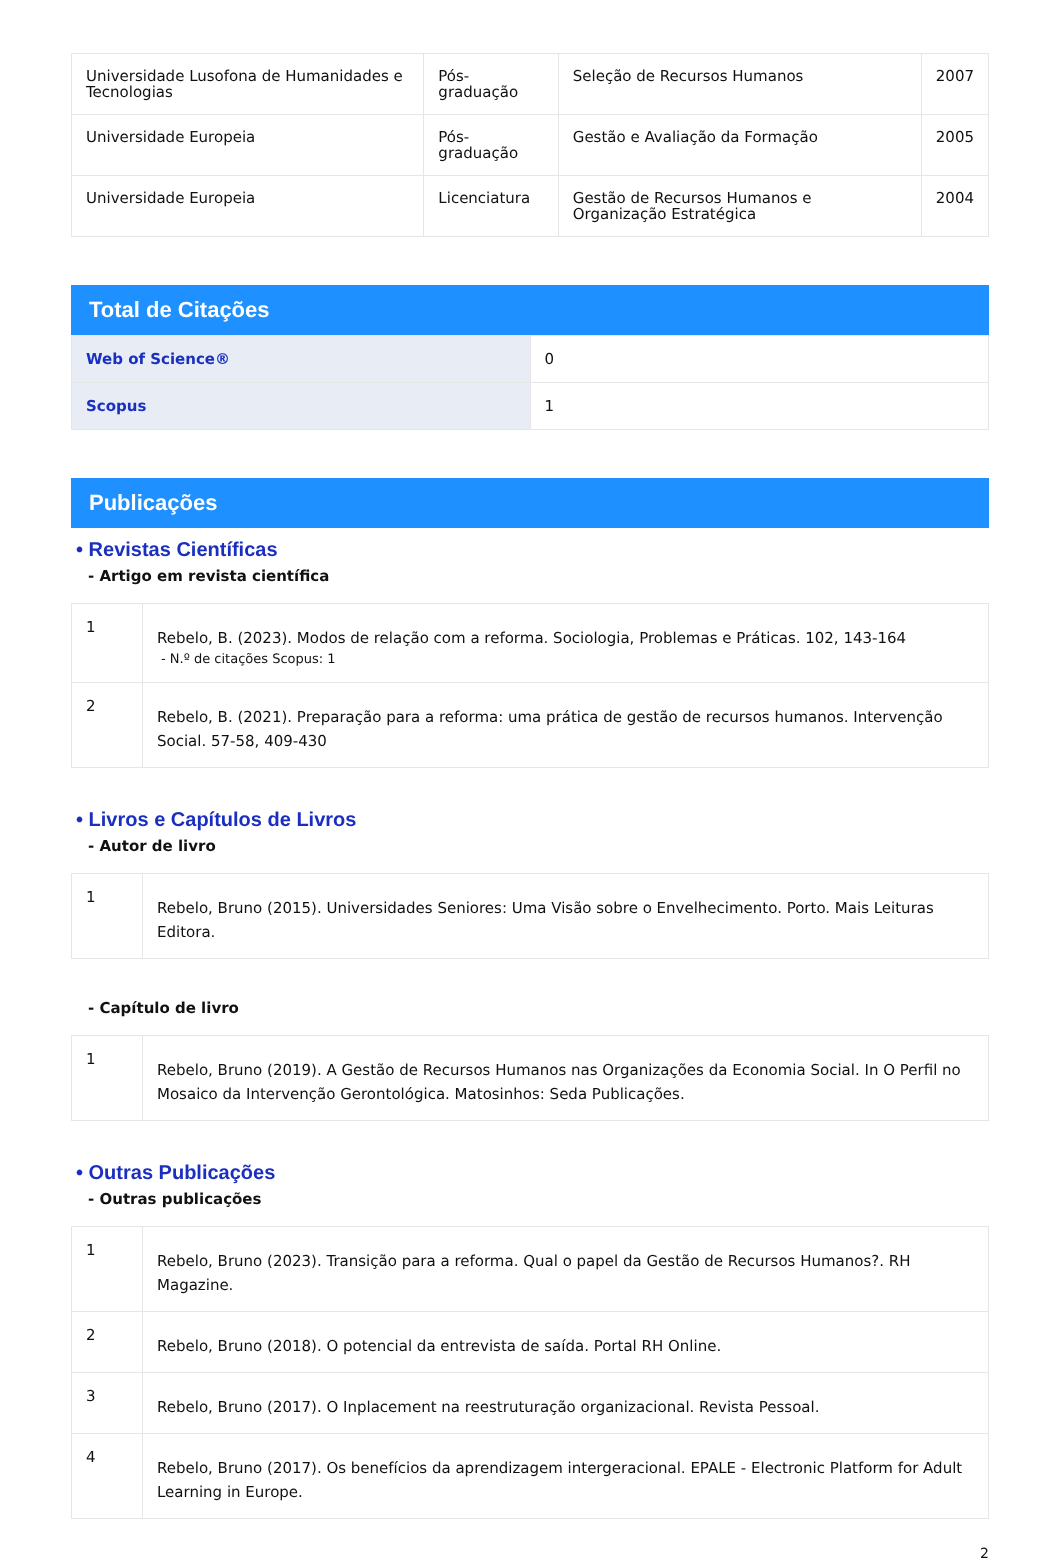| Universidade Lusofona de Humanidades e Tecnologias | Pós-graduação | Seleção de Recursos Humanos | 2007 |
| Universidade Europeia | Pós-graduação | Gestão e Avaliação da Formação | 2005 |
| Universidade Europeia | Licenciatura | Gestão de Recursos Humanos e Organização Estratégica | 2004 |
Total de Citações
| Web of Science® | 0 |
| Scopus | 1 |
Publicações
• Revistas Científicas
- Artigo em revista científica
| 1 | Rebelo, B. (2023). Modos de relação com a reforma. Sociologia, Problemas e Práticas. 102, 143-164 - N.º de citações Scopus: 1 |
| 2 | Rebelo, B. (2021). Preparação para a reforma: uma prática de gestão de recursos humanos. Intervenção Social. 57-58, 409-430 |
• Livros e Capítulos de Livros
- Autor de livro
| 1 | Rebelo, Bruno (2015). Universidades Seniores: Uma Visão sobre o Envelhecimento. Porto. Mais Leituras Editora. |
- Capítulo de livro
| 1 | Rebelo, Bruno (2019). A Gestão de Recursos Humanos nas Organizações da Economia Social. In O Perfil no Mosaico da Intervenção Gerontológica. Matosinhos: Seda Publicações. |
• Outras Publicações
- Outras publicações
| 1 | Rebelo, Bruno (2023). Transição para a reforma. Qual o papel da Gestão de Recursos Humanos?. RH Magazine. |
| 2 | Rebelo, Bruno (2018). O potencial da entrevista de saída. Portal RH Online. |
| 3 | Rebelo, Bruno (2017). O Inplacement na reestruturação organizacional. Revista Pessoal. |
| 4 | Rebelo, Bruno (2017). Os benefícios da aprendizagem intergeracional. EPALE - Electronic Platform for Adult Learning in Europe. |
2